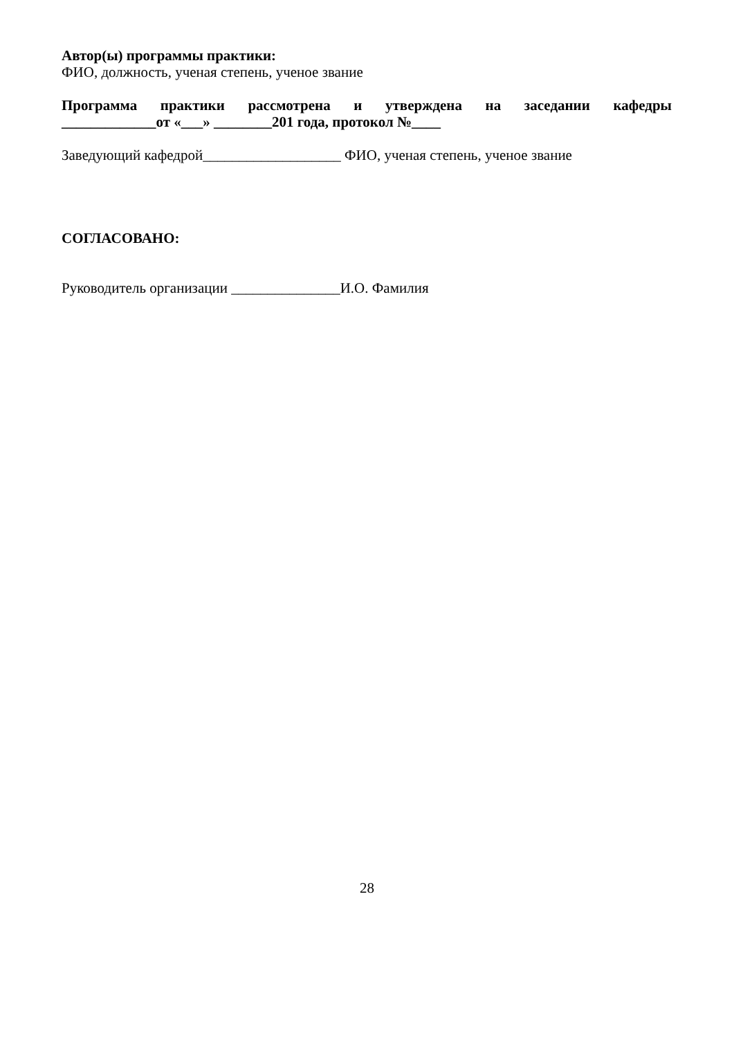Автор(ы) программы практики:
ФИО, должность, ученая степень, ученое звание
Программа практики рассмотрена и утверждена на заседании кафедры
_____________от «___» ________201 года, протокол №____
Заведующий кафедрой___________________ ФИО, ученая степень, ученое звание
СОГЛАСОВАНО:
Руководитель организации _______________И.О. Фамилия
28